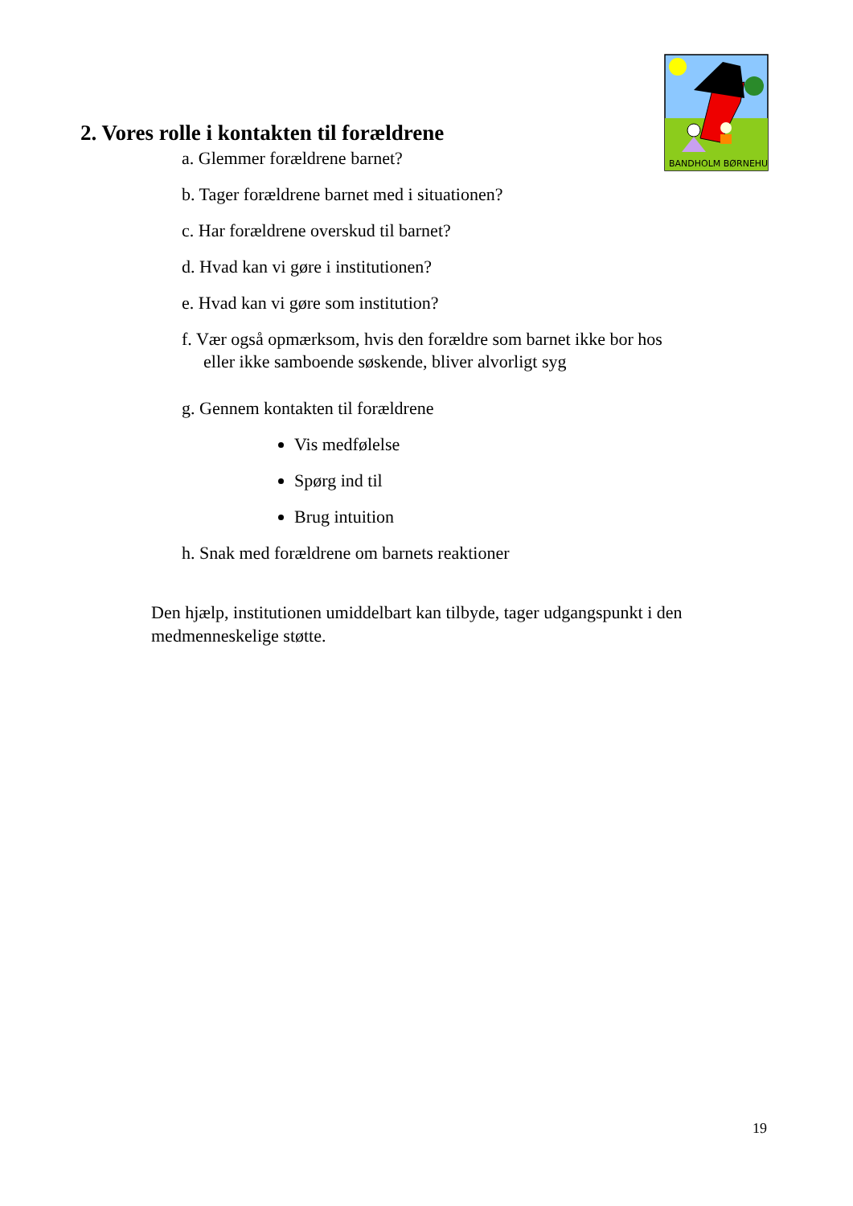BANDHOLM BØRNEHUS
2. Vores rolle i kontakten til forældrene
a. Glemmer forældrene barnet?
b. Tager forældrene barnet med i situationen?
c. Har forældrene overskud til barnet?
d. Hvad kan vi gøre i institutionen?
e. Hvad kan vi gøre som institution?
f. Vær også opmærksom, hvis den forældre som barnet ikke bor hos
eller ikke samboende søskende, bliver alvorligt syg
g. Gennem kontakten til forældrene
Vis medfølelse
Spørg ind til
Brug intuition
h. Snak med forældrene om barnets reaktioner
Den hjælp, institutionen umiddelbart kan tilbyde, tager udgangspunkt i den medmenneskelige støtte.
19